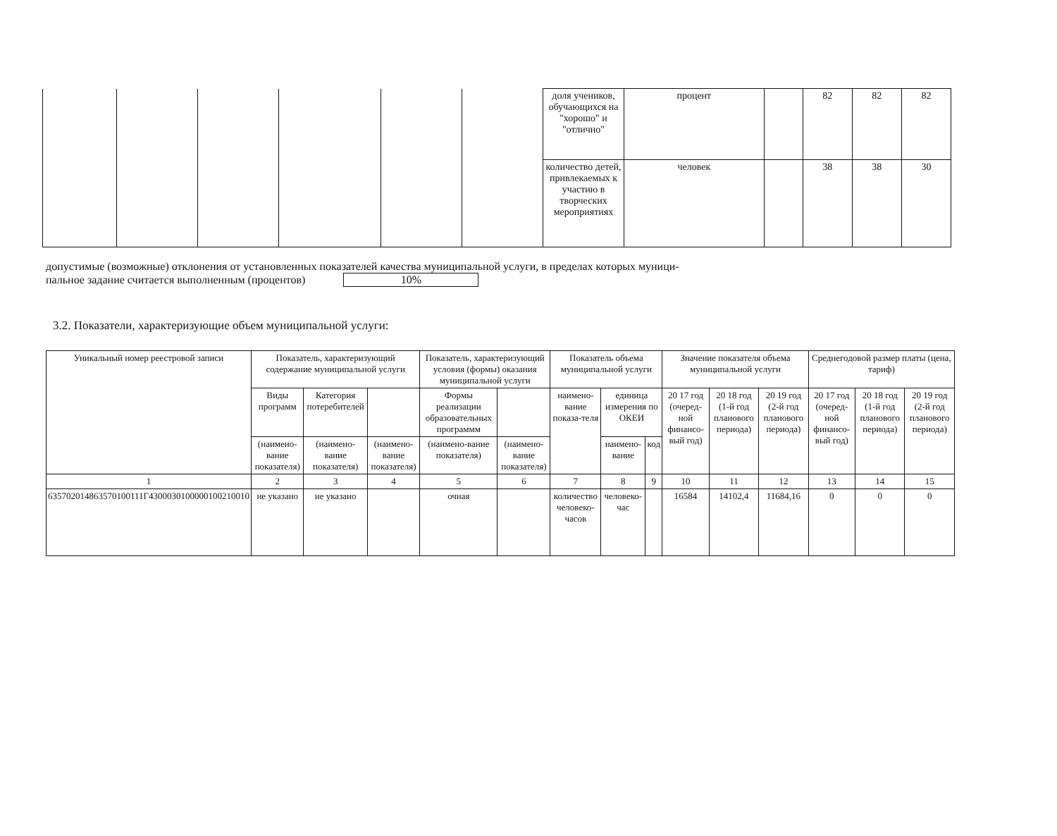| | | | | | | доля учеников, обучающихся на "хорошо" и "отлично" | процент | | 82 | 82 | 82 |
| | | | | | | количество детей, привлекаемых к участию в творческих мероприятиях | человек | | 38 | 38 | 30 |
допустимые (возможные) отклонения от установленных показателей качества муниципальной услуги, в пределах которых муници-
пальное задание считается выполненным (процентов) 10%
3.2. Показатели, характеризующие объем муниципальной услуги:
| Уникальный номер реестровой записи | Показатель, характеризующий содержание муниципальной услуги | | | Показатель, характеризующий условия (формы) оказания муниципальной услуги | | Показатель объема муниципальной услуги | | | Значение показателя объема муниципальной услуги | | | Среднегодовой размер платы (цена, тариф) | | |
| --- | --- | --- | --- | --- | --- | --- | --- | --- | --- | --- | --- | --- | --- | --- |
| | Виды программ | Категория потеребителей | | Формы реализации образовательных программм | | наимено-вание показа-теля | единица измерения по ОКЕИ | | 20 17 год (очеред-ной финансо-вый год) | 20 18 год (1-й год планового периода) | 20 19 год (2-й год планового периода) | 20 17 год (очеред-ной финансо-вый год) | 20 18 год (1-й год планового периода) | 20 19 год (2-й год планового периода) |
| | (наимено-вание показателя) | (наимено-вание показателя) | (наимено-вание показателя) | (наимено-вание показателя) | (наимено-вание показателя) | | наимено-вание | код | | | | | | |
| 1 | 2 | 3 | 4 | 5 | 6 | 7 | 8 | 9 | 10 | 11 | 12 | 13 | 14 | 15 |
| 635702014863570100111Г4300030100000100210010 | не указано | не указано | | очная | | количество человеко-часов | человеко-час | | 16584 | 14102,4 | 11684,16 | 0 | 0 | 0 |